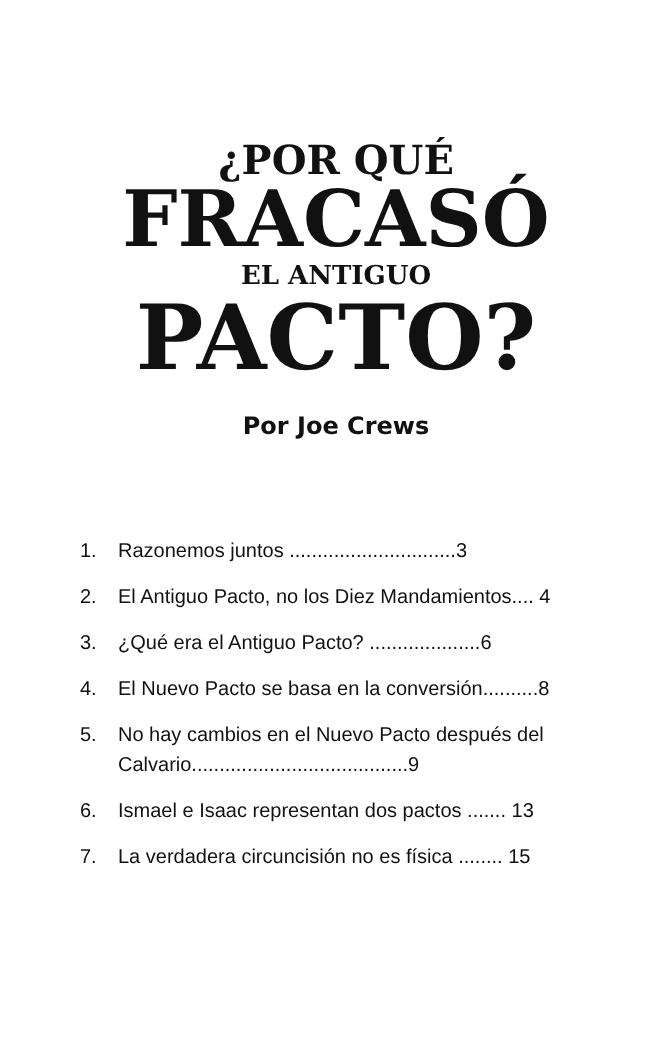¿POR QUÉ
FRACASÓ
EL ANTIGUO
PACTO?
Por Joe Crews
1. Razonemos juntos ..............................3
2. El Antiguo Pacto, no los Diez Mandamientos.... 4
3. ¿Qué era el Antiguo Pacto? ....................6
4. El Nuevo Pacto se basa en la conversión..........8
5. No hay cambios en el Nuevo Pacto después del Calvario.......................................9
6. Ismael e Isaac representan dos pactos ....... 13
7. La verdadera circuncisión no es física ........ 15